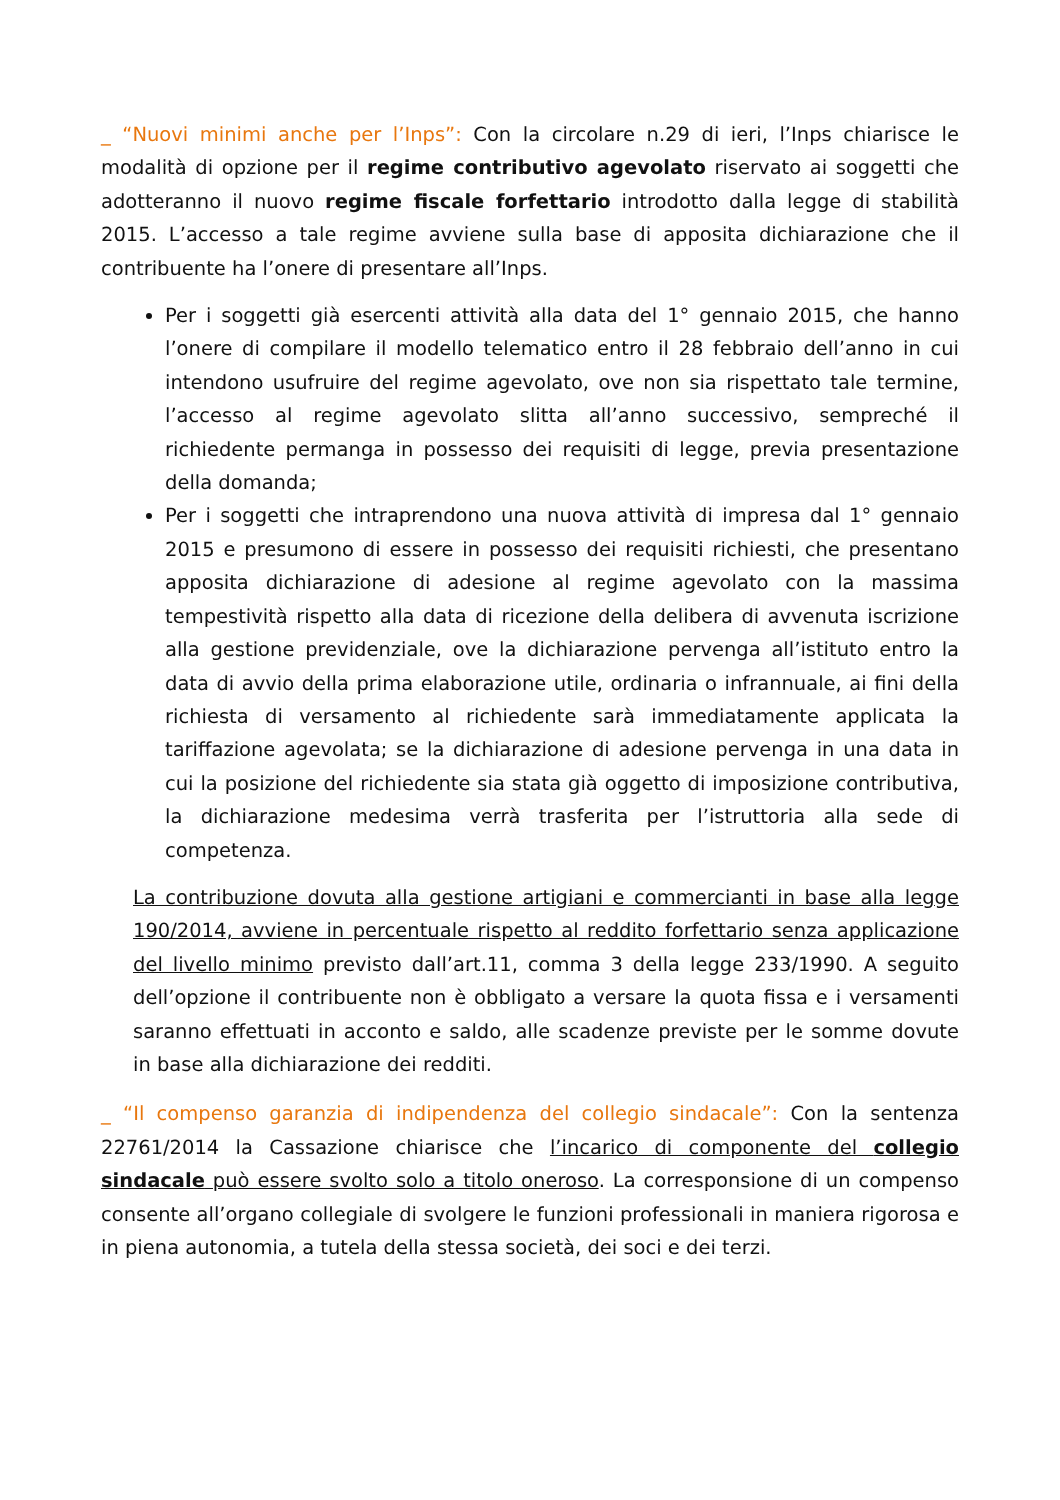_ “Nuovi minimi anche per l’Inps”: Con la circolare n.29 di ieri, l’Inps chiarisce le modalità di opzione per il regime contributivo agevolato riservato ai soggetti che adotteranno il nuovo regime fiscale forfettario introdotto dalla legge di stabilità 2015. L’accesso a tale regime avviene sulla base di apposita dichiarazione che il contribuente ha l’onere di presentare all’Inps.
Per i soggetti già esercenti attività alla data del 1° gennaio 2015, che hanno l’onere di compilare il modello telematico entro il 28 febbraio dell’anno in cui intendono usufruire del regime agevolato, ove non sia rispettato tale termine, l’accesso al regime agevolato slitta all’anno successivo, sempreché il richiedente permanga in possesso dei requisiti di legge, previa presentazione della domanda;
Per i soggetti che intraprendono una nuova attività di impresa dal 1° gennaio 2015 e presumono di essere in possesso dei requisiti richiesti, che presentano apposita dichiarazione di adesione al regime agevolato con la massima tempestività rispetto alla data di ricezione della delibera di avvenuta iscrizione alla gestione previdenziale, ove la dichiarazione pervenga all’istituto entro la data di avvio della prima elaborazione utile, ordinaria o infrannuale, ai fini della richiesta di versamento al richiedente sarà immediatamente applicata la tariffazione agevolata; se la dichiarazione di adesione pervenga in una data in cui la posizione del richiedente sia stata già oggetto di imposizione contributiva, la dichiarazione medesima verrà trasferita per l’istruttoria alla sede di competenza.
La contribuzione dovuta alla gestione artigiani e commercianti in base alla legge 190/2014, avviene in percentuale rispetto al reddito forfettario senza applicazione del livello minimo previsto dall’art.11, comma 3 della legge 233/1990. A seguito dell’opzione il contribuente non è obbligato a versare la quota fissa e i versamenti saranno effettuati in acconto e saldo, alle scadenze previste per le somme dovute in base alla dichiarazione dei redditi.
_ “Il compenso garanzia di indipendenza del collegio sindacale”: Con la sentenza 22761/2014 la Cassazione chiarisce che l’incarico di componente del collegio sindacale può essere svolto solo a titolo oneroso. La corresponsione di un compenso consente all’organo collegiale di svolgere le funzioni professionali in maniera rigorosa e in piena autonomia, a tutela della stessa società, dei soci e dei terzi.